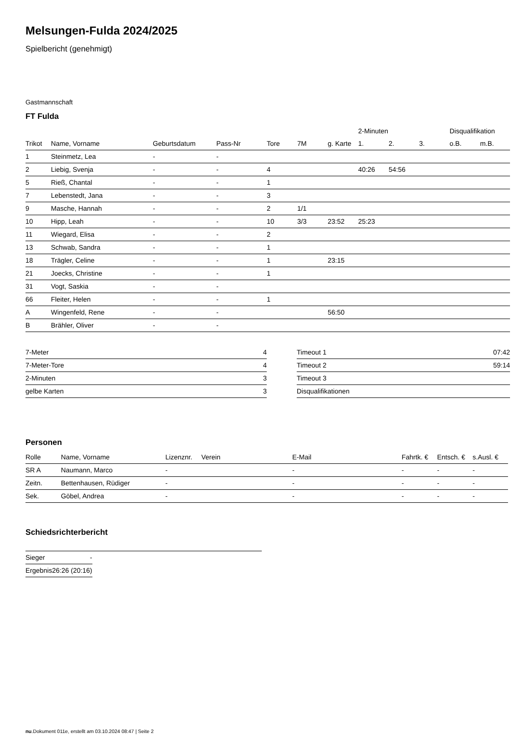Melsungen-Fulda 2024/2025
Spielbericht (genehmigt)
Gastmannschaft
FT Fulda
| | | | | | | | 2-Minuten | | | Disqualifikation | |
| --- | --- | --- | --- | --- | --- | --- | --- | --- | --- | --- | --- |
| Trikot | Name, Vorname | Geburtsdatum | Pass-Nr | Tore | 7M | g. Karte | 1. | 2. | 3. | o.B. | m.B. |
| 1 | Steinmetz, Lea | - | - | | | | | | | | |
| 2 | Liebig, Svenja | - | - | 4 | | | 40:26 | 54:56 | | | |
| 5 | Rieß, Chantal | - | - | 1 | | | | | | | |
| 7 | Lebenstedt, Jana | - | - | 3 | | | | | | | |
| 9 | Masche, Hannah | - | - | 2 | 1/1 | | | | | | |
| 10 | Hipp, Leah | - | - | 10 | 3/3 | 23:52 | 25:23 | | | | |
| 11 | Wiegard, Elisa | - | - | 2 | | | | | | | |
| 13 | Schwab, Sandra | - | - | 1 | | | | | | | |
| 18 | Trägler, Celine | - | - | 1 | | 23:15 | | | | | |
| 21 | Joecks, Christine | - | - | 1 | | | | | | | |
| 31 | Vogt, Saskia | - | - | | | | | | | | |
| 66 | Fleiter, Helen | - | - | 1 | | | | | | | |
| A | Wingenfeld, Rene | - | - | | | 56:50 | | | | | |
| B | Brähler, Oliver | - | - | | | | | | | | |
| 7-Meter | 4 |
| 7-Meter-Tore | 4 |
| 2-Minuten | 3 |
| gelbe Karten | 3 |
| Timeout 1 | 07:42 |
| Timeout 2 | 59:14 |
| Timeout 3 | |
| Disqualifikationen | |
Personen
| Rolle | Name, Vorname | Lizenznr. | Verein | E-Mail | Fahrtk. € | Entsch. € | s.Ausl. € |
| --- | --- | --- | --- | --- | --- | --- | --- |
| SR A | Naumann, Marco | - | | - | - | - | - |
| Zeitn. | Bettenhausen, Rüdiger | - | | - | - | - | - |
| Sek. | Göbel, Andrea | - | | - | - | - | - |
Schiedsrichterbericht
| Sieger | - |
| Ergebnis | 26:26 (20:16) |
nu.Dokument 011e, erstellt am 03.10.2024 08:47 | Seite 2